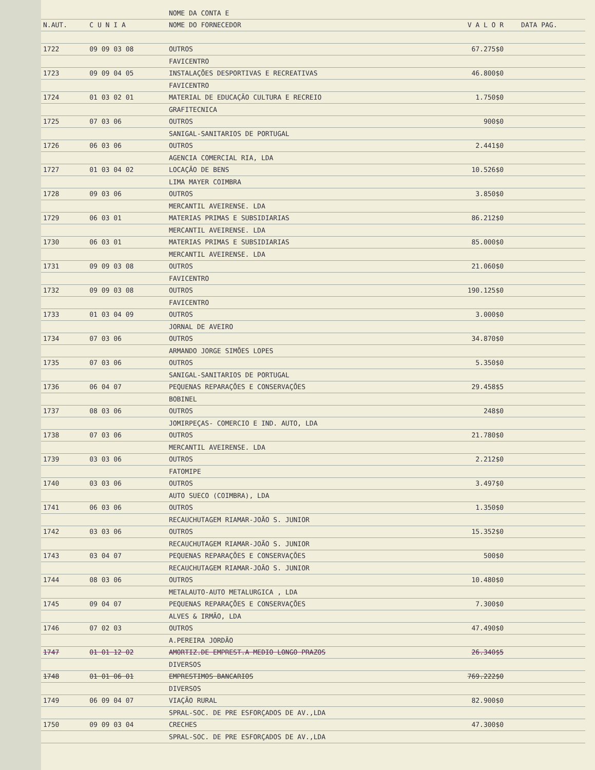| | | NOME DA CONTA E | | |
| --- | --- | --- | --- | --- |
| N.AUT. | C U N I A | NOME DO FORNECEDOR | V A L O R | DATA PAG. |
| 1722 | 09 09 03 08 | OUTROS | 67.275$0 | |
| | | FAVICENTRO | | |
| 1723 | 09 09 04 05 | INSTALAÇÕES DESPORTIVAS E RECREATIVAS | 46.800$0 | |
| | | FAVICENTRO | | |
| 1724 | 01 03 02 01 | MATERIAL DE EDUCAÇÃO CULTURA E RECREIO | 1.750$0 | |
| | | GRAFITECNICA | | |
| 1725 | 07 03 06 | OUTROS | 900$0 | |
| | | SANIGAL-SANITARIOS DE PORTUGAL | | |
| 1726 | 06 03 06 | OUTROS | 2.441$0 | |
| | | AGENCIA COMERCIAL RIA, LDA | | |
| 1727 | 01 03 04 02 | LOCAÇÃO DE BENS | 10.526$0 | |
| | | LIMA MAYER COIMBRA | | |
| 1728 | 09 03 06 | OUTROS | 3.850$0 | |
| | | MERCANTIL AVEIRENSE. LDA | | |
| 1729 | 06 03 01 | MATERIAS PRIMAS E SUBSIDIARIAS | 86.212$0 | |
| | | MERCANTIL AVEIRENSE. LDA | | |
| 1730 | 06 03 01 | MATERIAS PRIMAS E SUBSIDIARIAS | 85.000$0 | |
| | | MERCANTIL AVEIRENSE. LDA | | |
| 1731 | 09 09 03 08 | OUTROS | 21.060$0 | |
| | | FAVICENTRO | | |
| 1732 | 09 09 03 08 | OUTROS | 190.125$0 | |
| | | FAVICENTRO | | |
| 1733 | 01 03 04 09 | OUTROS | 3.000$0 | |
| | | JORNAL DE AVEIRO | | |
| 1734 | 07 03 06 | OUTROS | 34.870$0 | |
| | | ARMANDO JORGE SIMÕES LOPES | | |
| 1735 | 07 03 06 | OUTROS | 5.350$0 | |
| | | SANIGAL-SANITARIOS DE PORTUGAL | | |
| 1736 | 06 04 07 | PEQUENAS REPARAÇÕES E CONSERVAÇÕES | 29.458$5 | |
| | | BOBINEL | | |
| 1737 | 08 03 06 | OUTROS | 248$0 | |
| | | JOMIRPEÇAS- COMERCIO E IND. AUTO, LDA | | |
| 1738 | 07 03 06 | OUTROS | 21.780$0 | |
| | | MERCANTIL AVEIRENSE. LDA | | |
| 1739 | 03 03 06 | OUTROS | 2.212$0 | |
| | | FATOMIPE | | |
| 1740 | 03 03 06 | OUTROS | 3.497$0 | |
| | | AUTO SUECO (COIMBRA), LDA | | |
| 1741 | 06 03 06 | OUTROS | 1.350$0 | |
| | | RECAUCHUTAGEM RIAMAR-JOÃO S. JUNIOR | | |
| 1742 | 03 03 06 | OUTROS | 15.352$0 | |
| | | RECAUCHUTAGEM RIAMAR-JOÃO S. JUNIOR | | |
| 1743 | 03 04 07 | PEQUENAS REPARAÇÕES E CONSERVAÇÕES | 500$0 | |
| | | RECAUCHUTAGEM RIAMAR-JOÃO S. JUNIOR | | |
| 1744 | 08 03 06 | OUTROS | 10.480$0 | |
| | | METALAUTO-AUTO METALURGICA , LDA | | |
| 1745 | 09 04 07 | PEQUENAS REPARAÇÕES E CONSERVAÇÕES | 7.300$0 | |
| | | ALVES & IRMÃO, LDA | | |
| 1746 | 07 02 03 | OUTROS | 47.490$0 | |
| | | A.PEREIRA JORDÃO | | |
| 1747 | 01 01 12 02 | AMORTIZ.DE EMPREST.A MEDIO LONGO PRAZOS | 26.340$5 | |
| | | DIVERSOS | | |
| 1748 | 01 01 06 01 | EMPRESTIMOS BANCARIOS | 769.222$0 | |
| | | DIVERSOS | | |
| 1749 | 06 09 04 07 | VIAÇÃO RURAL | 82.900$0 | |
| | | SPRAL-SOC. DE PRE ESFORÇADOS DE AV.,LDA | | |
| 1750 | 09 09 03 04 | CRECHES | 47.300$0 | |
| | | SPRAL-SOC. DE PRE ESFORÇADOS DE AV.,LDA | | |